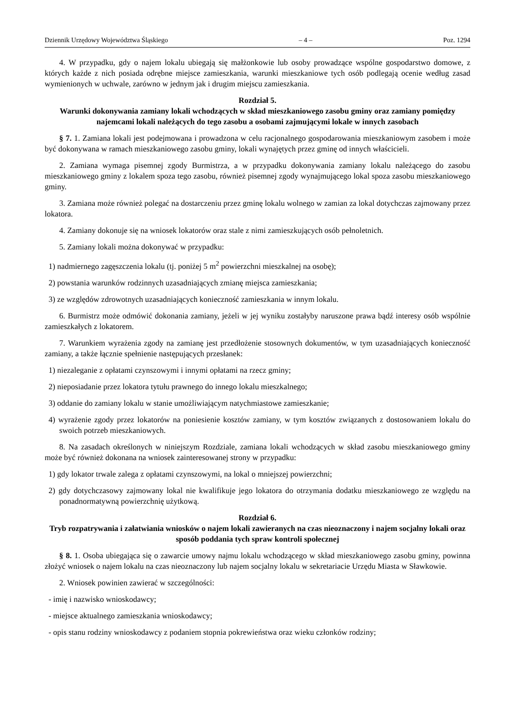Dziennik Urzędowy Województwa Śląskiego – 4 – Poz. 1294
4. W przypadku, gdy o najem lokalu ubiegają się małżonkowie lub osoby prowadzące wspólne gospodarstwo domowe, z których każde z nich posiada odrębne miejsce zamieszkania, warunki mieszkaniowe tych osób podlegają ocenie według zasad wymienionych w uchwale, zarówno w jednym jak i drugim miejscu zamieszkania.
Rozdział 5.
Warunki dokonywania zamiany lokali wchodzących w skład mieszkaniowego zasobu gminy oraz zamiany pomiędzy najemcami lokali należących do tego zasobu a osobami zajmującymi lokale w innych zasobach
§ 7. 1. Zamiana lokali jest podejmowana i prowadzona w celu racjonalnego gospodarowania mieszkaniowym zasobem i może być dokonywana w ramach mieszkaniowego zasobu gminy, lokali wynajętych przez gminę od innych właścicieli.
2. Zamiana wymaga pisemnej zgody Burmistrza, a w przypadku dokonywania zamiany lokalu należącego do zasobu mieszkaniowego gminy z lokalem spoza tego zasobu, również pisemnej zgody wynajmującego lokal spoza zasobu mieszkaniowego gminy.
3. Zamiana może również polegać na dostarczeniu przez gminę lokalu wolnego w zamian za lokal dotychczas zajmowany przez lokatora.
4. Zamiany dokonuje się na wniosek lokatorów oraz stale z nimi zamieszkujących osób pełnoletnich.
5. Zamiany lokali można dokonywać w przypadku:
1) nadmiernego zagęszczenia lokalu (tj. poniżej 5 m<sup>2</sup> powierzchni mieszkalnej na osobę);
2) powstania warunków rodzinnych uzasadniających zmianę miejsca zamieszkania;
3) ze względów zdrowotnych uzasadniających konieczność zamieszkania w innym lokalu.
6. Burmistrz może odmówić dokonania zamiany, jeżeli w jej wyniku zostałyby naruszone prawa bądź interesy osób wspólnie zamieszkałych z lokatorem.
7. Warunkiem wyrażenia zgody na zamianę jest przedłożenie stosownych dokumentów, w tym uzasadniających konieczność zamiany, a także łącznie spełnienie następujących przesłanek:
1) niezaleganie z opłatami czynszowymi i innymi opłatami na rzecz gminy;
2) nieposiadanie przez lokatora tytułu prawnego do innego lokalu mieszkalnego;
3) oddanie do zamiany lokalu w stanie umożliwiającym natychmiastowe zamieszkanie;
4) wyrażenie zgody przez lokatorów na poniesienie kosztów zamiany, w tym kosztów związanych z dostosowaniem lokalu do swoich potrzeb mieszkaniowych.
8. Na zasadach określonych w niniejszym Rozdziale, zamiana lokali wchodzących w skład zasobu mieszkaniowego gminy może być również dokonana na wniosek zainteresowanej strony w przypadku:
1) gdy lokator trwale zalega z opłatami czynszowymi, na lokal o mniejszej powierzchni;
2) gdy dotychczasowy zajmowany lokal nie kwalifikuje jego lokatora do otrzymania dodatku mieszkaniowego ze względu na ponadnormatywną powierzchnię użytkową.
Rozdział 6.
Tryb rozpatrywania i załatwiania wniosków o najem lokali zawieranych na czas nieoznaczony i najem socjalny lokali oraz sposób poddania tych spraw kontroli społecznej
§ 8. 1. Osoba ubiegająca się o zawarcie umowy najmu lokalu wchodzącego w skład mieszkaniowego zasobu gminy, powinna złożyć wniosek o najem lokalu na czas nieoznaczony lub najem socjalny lokalu w sekretariacie Urzędu Miasta w Sławkowie.
2. Wniosek powinien zawierać w szczególności:
- imię i nazwisko wnioskodawcy;
- miejsce aktualnego zamieszkania wnioskodawcy;
- opis stanu rodziny wnioskodawcy z podaniem stopnia pokrewieństwa oraz wieku członków rodziny;